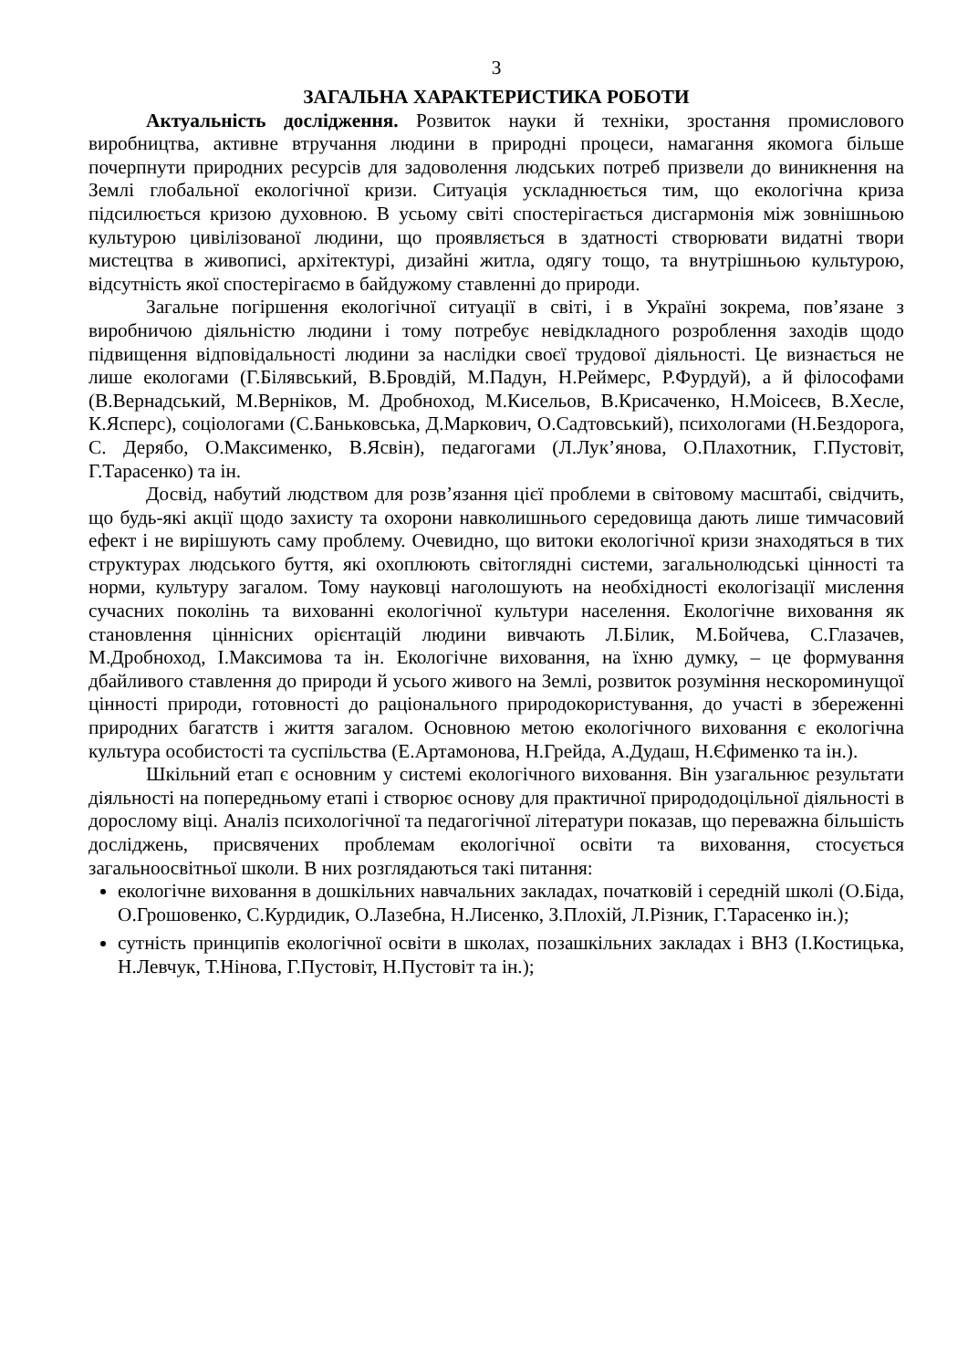3
ЗАГАЛЬНА ХАРАКТЕРИСТИКА РОБОТИ
Актуальність дослідження. Розвиток науки й техніки, зростання промислового виробництва, активне втручання людини в природні процеси, намагання якомога більше почерпнути природних ресурсів для задоволення людських потреб призвели до виникнення на Землі глобальної екологічної кризи. Ситуація ускладнюється тим, що екологічна криза підсилюється кризою духовною. В усьому світі спостерігається дисгармонія між зовнішньою культурою цивілізованої людини, що проявляється в здатності створювати видатні твори мистецтва в живописі, архітектурі, дизайні житла, одягу тощо, та внутрішньою культурою, відсутність якої спостерігаємо в байдужому ставленні до природи.
Загальне погіршення екологічної ситуації в світі, і в Україні зокрема, пов’язане з виробничою діяльністю людини і тому потребує невідкладного розроблення заходів щодо підвищення відповідальності людини за наслідки своєї трудової діяльності. Це визнається не лише екологами (Г.Білявський, В.Бровдій, М.Падун, Н.Реймерс, Р.Фурдуй), а й філософами (В.Вернадський, М.Верніков, М. Дробноход, М.Кисельов, В.Крисаченко, Н.Моісеєв, В.Хесле, К.Ясперс), соціологами (С.Баньковська, Д.Маркович, О.Садтовський), психологами (Н.Бездорога, С. Дерябо, О.Максименко, В.Ясвін), педагогами (Л.Лук’янова, О.Плахотник, Г.Пустовіт, Г.Тарасенко) та ін.
Досвід, набутий людством для розв’язання цієї проблеми в світовому масштабі, свідчить, що будь-які акції щодо захисту та охорони навколишнього середовища дають лише тимчасовий ефект і не вирішують саму проблему. Очевидно, що витоки екологічної кризи знаходяться в тих структурах людського буття, які охоплюють світоглядні системи, загальнолюдські цінності та норми, культуру загалом. Тому науковці наголошують на необхідності екологізації мислення сучасних поколінь та вихованні екологічної культури населення. Екологічне виховання як становлення ціннісних орієнтацій людини вивчають Л.Білик, М.Бойчева, С.Глазачев, М.Дробноход, І.Максимова та ін. Екологічне виховання, на їхню думку, – це формування дбайливого ставлення до природи й усього живого на Землі, розвиток розуміння нескороминущої цінності природи, готовності до раціонального природокористування, до участі в збереженні природних багатств і життя загалом. Основною метою екологічного виховання є екологічна культура особистості та суспільства (Е.Артамонова, Н.Грейда, А.Дудаш, Н.Єфименко та ін.).
Шкільний етап є основним у системі екологічного виховання. Він узагальнює результати діяльності на попередньому етапі і створює основу для практичної природодоцільної діяльності в дорослому віці. Аналіз психологічної та педагогічної літератури показав, що переважна більшість досліджень, присвячених проблемам екологічної освіти та виховання, стосується загальноосвітньої школи. В них розглядаються такі питання:
екологічне виховання в дошкільних навчальних закладах, початковій і середній школі (О.Біда, О.Грошовенко, С.Курдидик, О.Лазебна, Н.Лисенко, З.Плохій, Л.Різник, Г.Тарасенко ін.);
сутність принципів екологічної освіти в школах, позашкільних закладах і ВНЗ (І.Костицька, Н.Левчук, Т.Нінова, Г.Пустовіт, Н.Пустовіт та ін.);